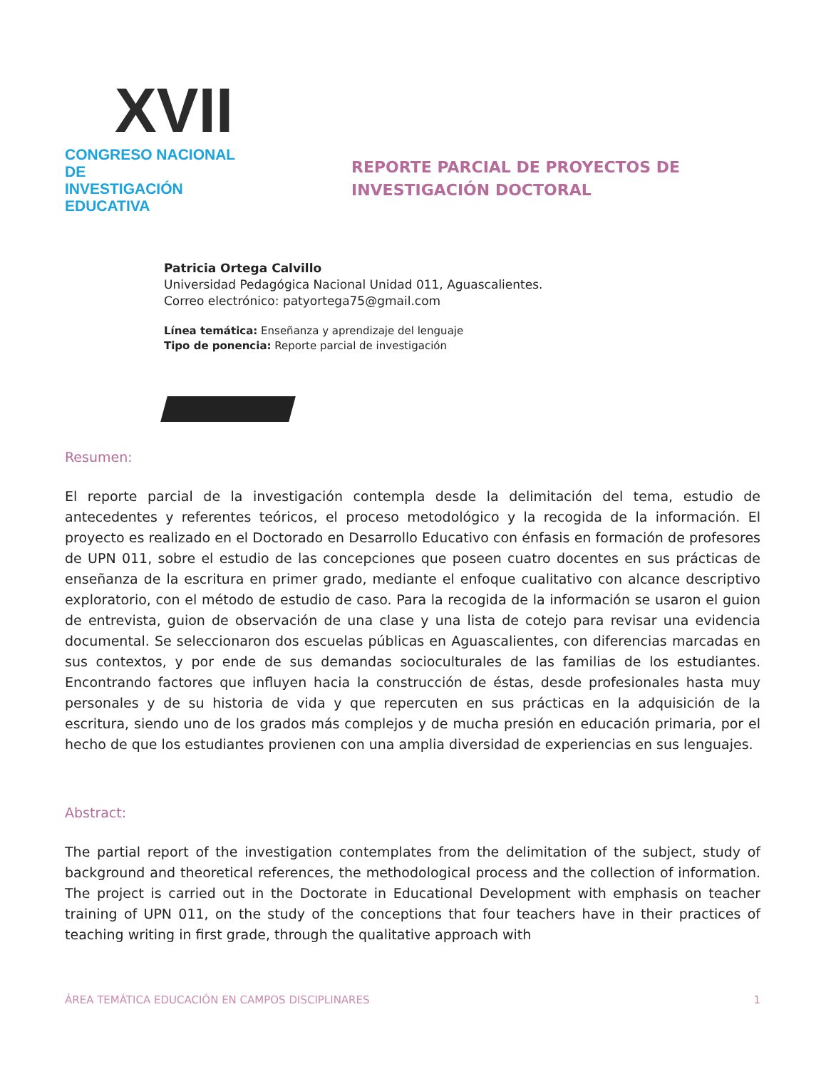XVII
CONGRESO NACIONAL DE
INVESTIGACIÓN EDUCATIVA
REPORTE PARCIAL DE PROYECTOS DE INVESTIGACIÓN DOCTORAL
Patricia Ortega Calvillo
Universidad Pedagógica Nacional Unidad 011, Aguascalientes.
Correo electrónico: patyortega75@gmail.com
Línea temática: Enseñanza y aprendizaje del lenguaje
Tipo de ponencia: Reporte parcial de investigación
Resumen:
El reporte parcial de la investigación contempla desde la delimitación del tema, estudio de antecedentes y referentes teóricos, el proceso metodológico y la recogida de la información. El proyecto es realizado en el Doctorado en Desarrollo Educativo con énfasis en formación de profesores de UPN 011, sobre el estudio de las concepciones que poseen cuatro docentes en sus prácticas de enseñanza de la escritura en primer grado, mediante el enfoque cualitativo con alcance descriptivo exploratorio, con el método de estudio de caso. Para la recogida de la información se usaron el guion de entrevista, guion de observación de una clase y una lista de cotejo para revisar una evidencia documental. Se seleccionaron dos escuelas públicas en Aguascalientes, con diferencias marcadas en sus contextos, y por ende de sus demandas socioculturales de las familias de los estudiantes. Encontrando factores que influyen hacia la construcción de éstas, desde profesionales hasta muy personales y de su historia de vida y que repercuten en sus prácticas en la adquisición de la escritura, siendo uno de los grados más complejos y de mucha presión en educación primaria, por el hecho de que los estudiantes provienen con una amplia diversidad de experiencias en sus lenguajes.
Abstract:
The partial report of the investigation contemplates from the delimitation of the subject, study of background and theoretical references, the methodological process and the collection of information. The project is carried out in the Doctorate in Educational Development with emphasis on teacher training of UPN 011, on the study of the conceptions that four teachers have in their practices of teaching writing in first grade, through the qualitative approach with
ÁREA TEMÁTICA EDUCACIÓN EN CAMPOS DISCIPLINARES 1